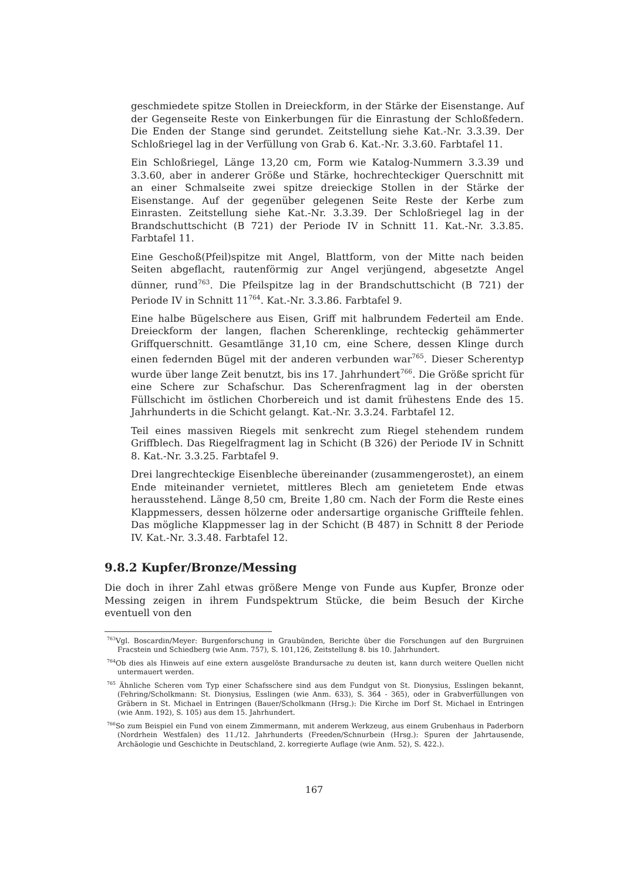geschmiedete spitze Stollen in Dreieckform, in der Stärke der Eisenstange. Auf der Gegenseite Reste von Einkerbungen für die Einrastung der Schloßfedern. Die Enden der Stange sind gerundet. Zeitstellung siehe Kat.-Nr. 3.3.39. Der Schloßriegel lag in der Verfüllung von Grab 6. Kat.-Nr. 3.3.60. Farbtafel 11.
Ein Schloßriegel, Länge 13,20 cm, Form wie Katalog-Nummern 3.3.39 und 3.3.60, aber in anderer Größe und Stärke, hochrechteckiger Querschnitt mit an einer Schmalseite zwei spitze dreieckige Stollen in der Stärke der Eisenstange. Auf der gegenüber gelegenen Seite Reste der Kerbe zum Einrasten. Zeitstellung siehe Kat.-Nr. 3.3.39. Der Schloßriegel lag in der Brandschuttschicht (B 721) der Periode IV in Schnitt 11. Kat.-Nr. 3.3.85. Farbtafel 11.
Eine Geschoß(Pfeil)spitze mit Angel, Blattform, von der Mitte nach beiden Seiten abgeflacht, rautenförmig zur Angel verjüngend, abgesetzte Angel dünner, rund<sup>763</sup>. Die Pfeilspitze lag in der Brandschuttschicht (B 721) der Periode IV in Schnitt 11<sup>764</sup>. Kat.-Nr. 3.3.86. Farbtafel 9.
Eine halbe Bügelschere aus Eisen, Griff mit halbrundem Federteil am Ende. Dreieckform der langen, flachen Scherenklinge, rechteckig gehämmerter Griffquerschnitt. Gesamtlänge 31,10 cm, eine Schere, dessen Klinge durch einen federnden Bügel mit der anderen verbunden war<sup>765</sup>. Dieser Scherentyp wurde über lange Zeit benutzt, bis ins 17. Jahrhundert<sup>766</sup>. Die Größe spricht für eine Schere zur Schafschur. Das Scherenfragment lag in der obersten Füllschicht im östlichen Chorbereich und ist damit frühestens Ende des 15. Jahrhunderts in die Schicht gelangt. Kat.-Nr. 3.3.24. Farbtafel 12.
Teil eines massiven Riegels mit senkrecht zum Riegel stehendem rundem Griffblech. Das Riegelfragment lag in Schicht (B 326) der Periode IV in Schnitt 8. Kat.-Nr. 3.3.25. Farbtafel 9.
Drei langrechteckige Eisenbleche übereinander (zusammengerostet), an einem Ende miteinander vernietet, mittleres Blech am genietetem Ende etwas herausstehend. Länge 8,50 cm, Breite 1,80 cm. Nach der Form die Reste eines Klappmessers, dessen hölzerne oder andersartige organische Griffteile fehlen. Das mögliche Klappmesser lag in der Schicht (B 487) in Schnitt 8 der Periode IV. Kat.-Nr. 3.3.48. Farbtafel 12.
9.8.2 Kupfer/Bronze/Messing
Die doch in ihrer Zahl etwas größere Menge von Funde aus Kupfer, Bronze oder Messing zeigen in ihrem Fundspektrum Stücke, die beim Besuch der Kirche eventuell von den
<sup>763</sup> Vgl. Boscardin/Meyer: Burgenforschung in Graubünden, Berichte über die Forschungen auf den Burgruinen Fracstein und Schiedberg (wie Anm. 757), S. 101,126, Zeitstellung 8. bis 10. Jahrhundert.
<sup>764</sup> Ob dies als Hinweis auf eine extern ausgelöste Brandursache zu deuten ist, kann durch weitere Quellen nicht untermauert werden.
<sup>765</sup> Ähnliche Scheren vom Typ einer Schafsschere sind aus dem Fundgut von St. Dionysius, Esslingen bekannt, (Fehring/Scholkmann: St. Dionysius, Esslingen (wie Anm. 633), S. 364 - 365), oder in Grabverfüllungen von Gräbern in St. Michael in Entringen (Bauer/Scholkmann (Hrsg.): Die Kirche im Dorf St. Michael in Entringen (wie Anm. 192), S. 105) aus dem 15. Jahrhundert.
<sup>766</sup> So zum Beispiel ein Fund von einem Zimmermann, mit anderem Werkzeug, aus einem Grubenhaus in Paderborn (Nordrhein Westfalen) des 11./12. Jahrhunderts (Freeden/Schnurbein (Hrsg.): Spuren der Jahrtausende, Archäologie und Geschichte in Deutschland, 2. korregierte Auflage (wie Anm. 52), S. 422.).
167